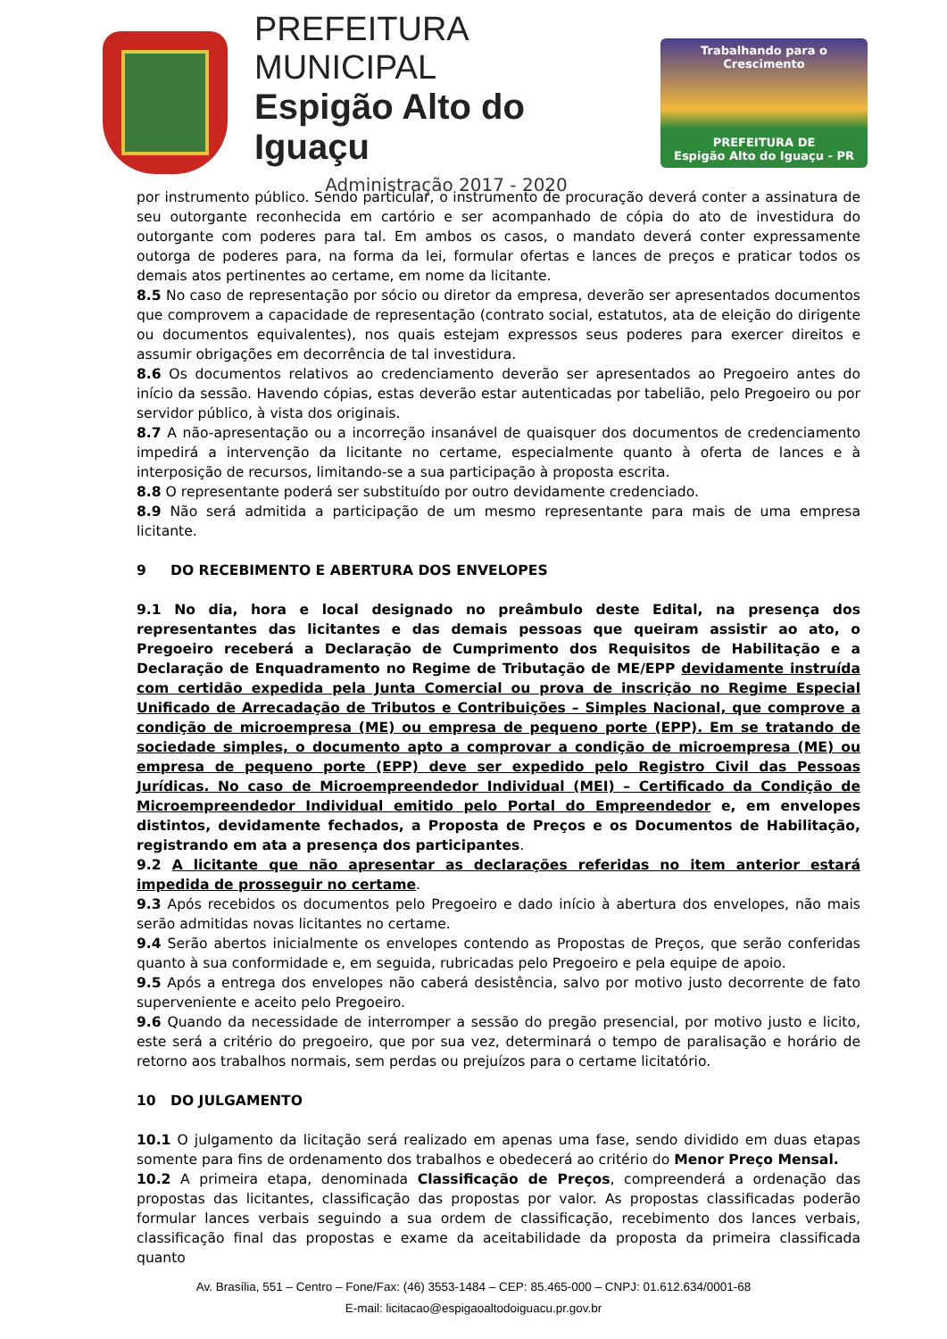PREFEITURA MUNICIPAL
Espigão Alto do Iguaçu
Administração 2017 - 2020
Trabalhando para o Crescimento
PREFEITURA DE
Espigão Alto do Iguaçu - PR
por instrumento público. Sendo particular, o instrumento de procuração deverá conter a assinatura de seu outorgante reconhecida em cartório e ser acompanhado de cópia do ato de investidura do outorgante com poderes para tal. Em ambos os casos, o mandato deverá conter expressamente outorga de poderes para, na forma da lei, formular ofertas e lances de preços e praticar todos os demais atos pertinentes ao certame, em nome da licitante.
8.5 No caso de representação por sócio ou diretor da empresa, deverão ser apresentados documentos que comprovem a capacidade de representação (contrato social, estatutos, ata de eleição do dirigente ou documentos equivalentes), nos quais estejam expressos seus poderes para exercer direitos e assumir obrigações em decorrência de tal investidura.
8.6 Os documentos relativos ao credenciamento deverão ser apresentados ao Pregoeiro antes do início da sessão. Havendo cópias, estas deverão estar autenticadas por tabelião, pelo Pregoeiro ou por servidor público, à vista dos originais.
8.7 A não-apresentação ou a incorreção insanável de quaisquer dos documentos de credenciamento impedirá a intervenção da licitante no certame, especialmente quanto à oferta de lances e à interposição de recursos, limitando-se a sua participação à proposta escrita.
8.8 O representante poderá ser substituído por outro devidamente credenciado.
8.9 Não será admitida a participação de um mesmo representante para mais de uma empresa licitante.
9 DO RECEBIMENTO E ABERTURA DOS ENVELOPES
9.1 No dia, hora e local designado no preâmbulo deste Edital, na presença dos representantes das licitantes e das demais pessoas que queiram assistir ao ato, o Pregoeiro receberá a Declaração de Cumprimento dos Requisitos de Habilitação e a Declaração de Enquadramento no Regime de Tributação de ME/EPP devidamente instruída com certidão expedida pela Junta Comercial ou prova de inscrição no Regime Especial Unificado de Arrecadação de Tributos e Contribuições – Simples Nacional, que comprove a condição de microempresa (ME) ou empresa de pequeno porte (EPP). Em se tratando de sociedade simples, o documento apto a comprovar a condição de microempresa (ME) ou empresa de pequeno porte (EPP) deve ser expedido pelo Registro Civil das Pessoas Jurídicas. No caso de Microempreendedor Individual (MEI) – Certificado da Condição de Microempreendedor Individual emitido pelo Portal do Empreendedor e, em envelopes distintos, devidamente fechados, a Proposta de Preços e os Documentos de Habilitação, registrando em ata a presença dos participantes.
9.2 A licitante que não apresentar as declarações referidas no item anterior estará impedida de prosseguir no certame.
9.3 Após recebidos os documentos pelo Pregoeiro e dado início à abertura dos envelopes, não mais serão admitidas novas licitantes no certame.
9.4 Serão abertos inicialmente os envelopes contendo as Propostas de Preços, que serão conferidas quanto à sua conformidade e, em seguida, rubricadas pelo Pregoeiro e pela equipe de apoio.
9.5 Após a entrega dos envelopes não caberá desistência, salvo por motivo justo decorrente de fato superveniente e aceito pelo Pregoeiro.
9.6 Quando da necessidade de interromper a sessão do pregão presencial, por motivo justo e licito, este será a critério do pregoeiro, que por sua vez, determinará o tempo de paralisação e horário de retorno aos trabalhos normais, sem perdas ou prejuízos para o certame licitatório.
10 DO JULGAMENTO
10.1 O julgamento da licitação será realizado em apenas uma fase, sendo dividido em duas etapas somente para fins de ordenamento dos trabalhos e obedecerá ao critério do Menor Preço Mensal.
10.2 A primeira etapa, denominada Classificação de Preços, compreenderá a ordenação das propostas das licitantes, classificação das propostas por valor. As propostas classificadas poderão formular lances verbais seguindo a sua ordem de classificação, recebimento dos lances verbais, classificação final das propostas e exame da aceitabilidade da proposta da primeira classificada quanto
Av. Brasília, 551 – Centro – Fone/Fax: (46) 3553-1484 – CEP: 85.465-000 – CNPJ: 01.612.634/0001-68
E-mail: licitacao@espigaoaltodoiguacu.pr.gov.br